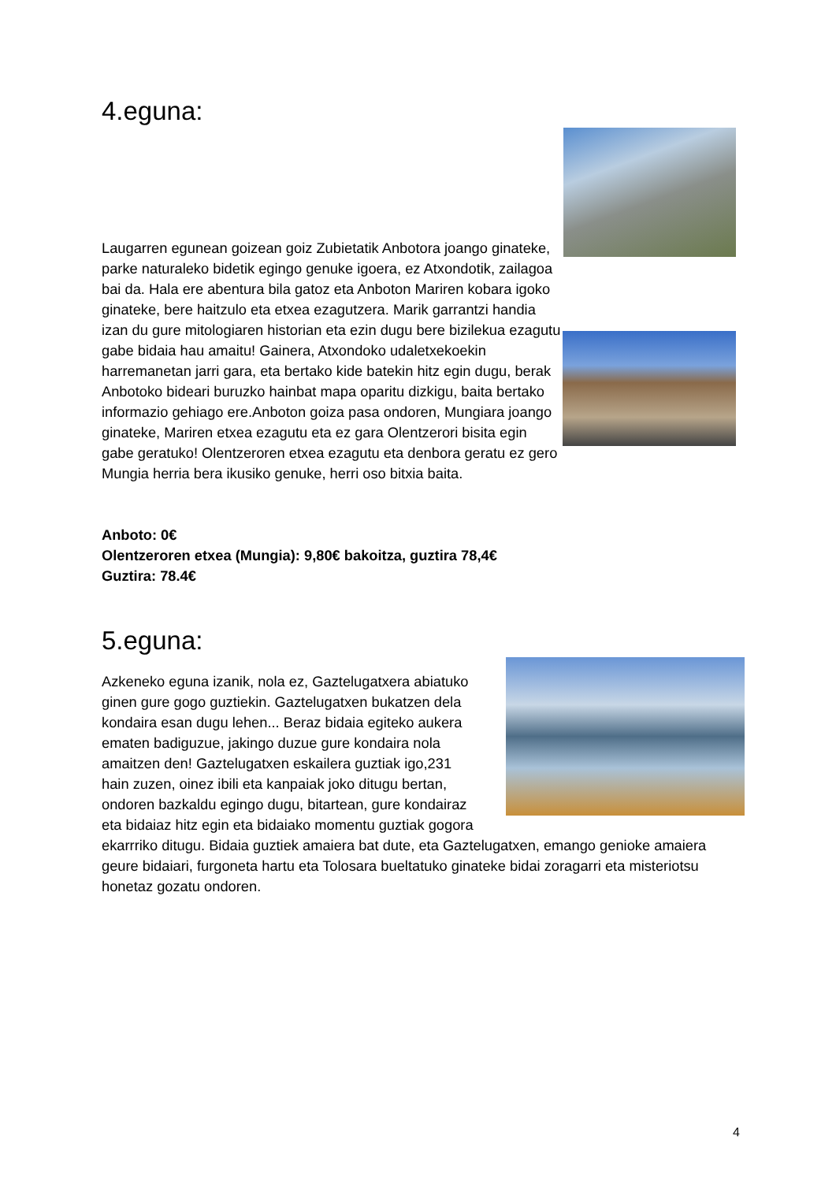4.eguna:
Laugarren egunean goizean goiz Zubietatik Anbotora joango ginateke, parke naturaleko bidetik egingo genuke igoera, ez Atxondotik, zailagoa bai da. Hala ere abentura bila gatoz eta Anboton Mariren kobara igoko ginateke, bere haitzulo eta etxea ezagutzera. Marik garrantzi handia izan du gure mitologiaren historian eta ezin dugu bere bizilekua ezagutu gabe bidaia hau amaitu! Gainera, Atxondoko udaletxekoekin harremanetan jarri gara, eta bertako kide batekin hitz egin dugu, berak Anbotoko bideari buruzko hainbat mapa oparitu dizkigu, baita bertako informazio gehiago ere.Anboton goiza pasa ondoren, Mungiara joango ginateke, Mariren etxea ezagutu eta ez gara Olentzerori bisita egin gabe geratuko! Olentzeroren etxea ezagutu eta denbora geratu ez gero Mungia herria bera ikusiko genuke, herri oso bitxia baita.
Anboto: 0€
Olentzeroren etxea (Mungia): 9,80€ bakoitza, guztira 78,4€
Guztira: 78.4€
5.eguna:
Azkeneko eguna izanik, nola ez, Gaztelugatxera abiatuko ginen gure gogo guztiekin. Gaztelugatxen bukatzen dela kondaira esan dugu lehen... Beraz bidaia egiteko aukera ematen badiguzue, jakingo duzue gure kondaira nola amaitzen den! Gaztelugatxen eskailera guztiak igo,231 hain zuzen, oinez ibili eta kanpaiak joko ditugu bertan, ondoren bazkaldu egingo dugu, bitartean, gure kondairaz eta bidaiaz hitz egin eta bidaiako momentu guztiak gogora ekarrriko ditugu. Bidaia guztiek amaiera bat dute, eta Gaztelugatxen, emango genioke amaiera geure bidaiari, furgoneta hartu eta Tolosara bueltatuko ginateke bidai zoragarri eta misteriotsu honetaz gozatu ondoren.
4